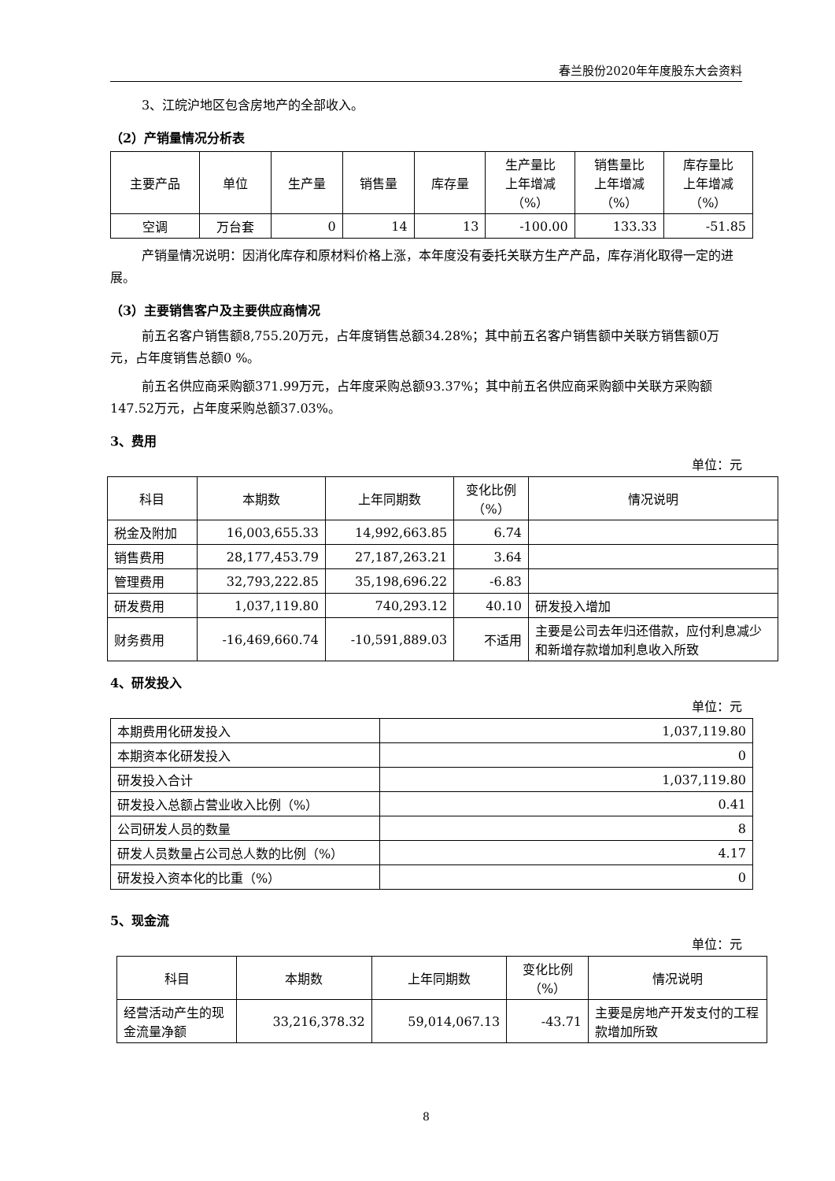春兰股份2020年年度股东大会资料
3、江皖沪地区包含房地产的全部收入。
（2）产销量情况分析表
| 主要产品 | 单位 | 生产量 | 销售量 | 库存量 | 生产量比 上年增减 （%） | 销售量比 上年增减 （%） | 库存量比 上年增减 （%） |
| --- | --- | --- | --- | --- | --- | --- | --- |
| 空调 | 万台套 | 0 | 14 | 13 | -100.00 | 133.33 | -51.85 |
产销量情况说明：因消化库存和原材料价格上涨，本年度没有委托关联方生产产品，库存消化取得一定的进展。
（3）主要销售客户及主要供应商情况
前五名客户销售额8,755.20万元，占年度销售总额34.28%；其中前五名客户销售额中关联方销售额0万元，占年度销售总额0 %。
前五名供应商采购额371.99万元，占年度采购总额93.37%；其中前五名供应商采购额中关联方采购额147.52万元，占年度采购总额37.03%。
3、费用
单位：元
| 科目 | 本期数 | 上年同期数 | 变化比例 （%） | 情况说明 |
| --- | --- | --- | --- | --- |
| 税金及附加 | 16,003,655.33 | 14,992,663.85 | 6.74 | |
| 销售费用 | 28,177,453.79 | 27,187,263.21 | 3.64 | |
| 管理费用 | 32,793,222.85 | 35,198,696.22 | -6.83 | |
| 研发费用 | 1,037,119.80 | 740,293.12 | 40.10 | 研发投入增加 |
| 财务费用 | -16,469,660.74 | -10,591,889.03 | 不适用 | 主要是公司去年归还借款，应付利息减少和新增存款增加利息收入所致 |
4、研发投入
单位：元
| 本期费用化研发投入 | 1,037,119.80 |
| 本期资本化研发投入 | 0 |
| 研发投入合计 | 1,037,119.80 |
| 研发投入总额占营业收入比例（%） | 0.41 |
| 公司研发人员的数量 | 8 |
| 研发人员数量占公司总人数的比例（%） | 4.17 |
| 研发投入资本化的比重（%） | 0 |
5、现金流
单位：元
| 科目 | 本期数 | 上年同期数 | 变化比例 （%） | 情况说明 |
| --- | --- | --- | --- | --- |
| 经营活动产生的现金流量净额 | 33,216,378.32 | 59,014,067.13 | -43.71 | 主要是房地产开发支付的工程款增加所致 |
8